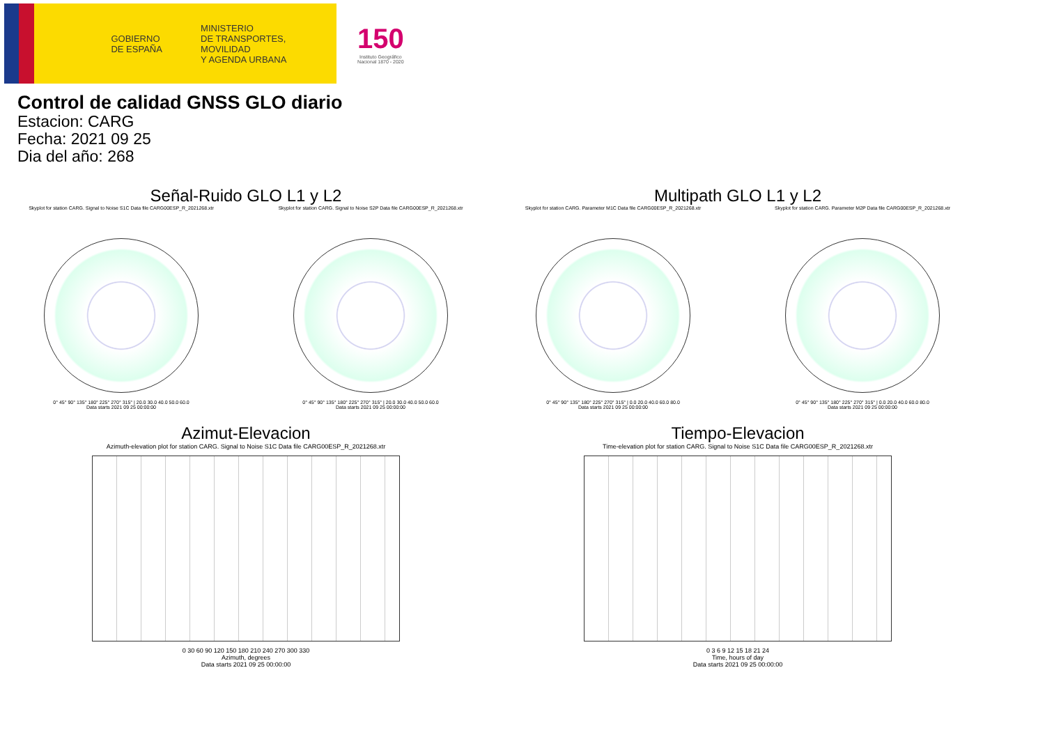GOBIERNO
DE ESPAÑA
MINISTERIO
DE TRANSPORTES, MOVILIDAD
Y AGENDA URBANA
150
Instituto Geográfico
Nacional 1870 - 2020
Control de calidad GNSS GLO diario
Estacion: CARG
Fecha: 2021 09 25
Dia del año: 268
Señal-Ruido GLO L1 y L2
Skyplot for station CARG. Signal to Noise S1C Data file CARG00ESP_R_2021268.xtr
0° 45° 90° 135° 180° 225° 270° 315° | 20.0 30.0 40.0 50.0 60.0
Data starts 2021 09 25 00:00:00
Skyplot for station CARG. Signal to Noise S2P Data file CARG00ESP_R_2021268.xtr
0° 45° 90° 135° 180° 225° 270° 315° | 20.0 30.0 40.0 50.0 60.0
Data starts 2021 09 25 00:00:00
Multipath GLO L1 y L2
Skyplot for station CARG. Parameter M1C Data file CARG00ESP_R_2021268.xtr
0° 45° 90° 135° 180° 225° 270° 315° | 0.0 20.0 40.0 60.0 80.0
Data starts 2021 09 25 00:00:00
Skyplot for station CARG. Parameter M2P Data file CARG00ESP_R_2021268.xtr
0° 45° 90° 135° 180° 225° 270° 315° | 0.0 20.0 40.0 60.0 80.0
Data starts 2021 09 25 00:00:00
Azimut-Elevacion
Azimuth-elevation plot for station CARG. Signal to Noise S1C Data file CARG00ESP_R_2021268.xtr
0 30 60 90 120 150 180 210 240 270 300 330
Azimuth, degrees
Data starts 2021 09 25 00:00:00
Tiempo-Elevacion
Time-elevation plot for station CARG. Signal to Noise S1C Data file CARG00ESP_R_2021268.xtr
0 3 6 9 12 15 18 21 24
Time, hours of day
Data starts 2021 09 25 00:00:00